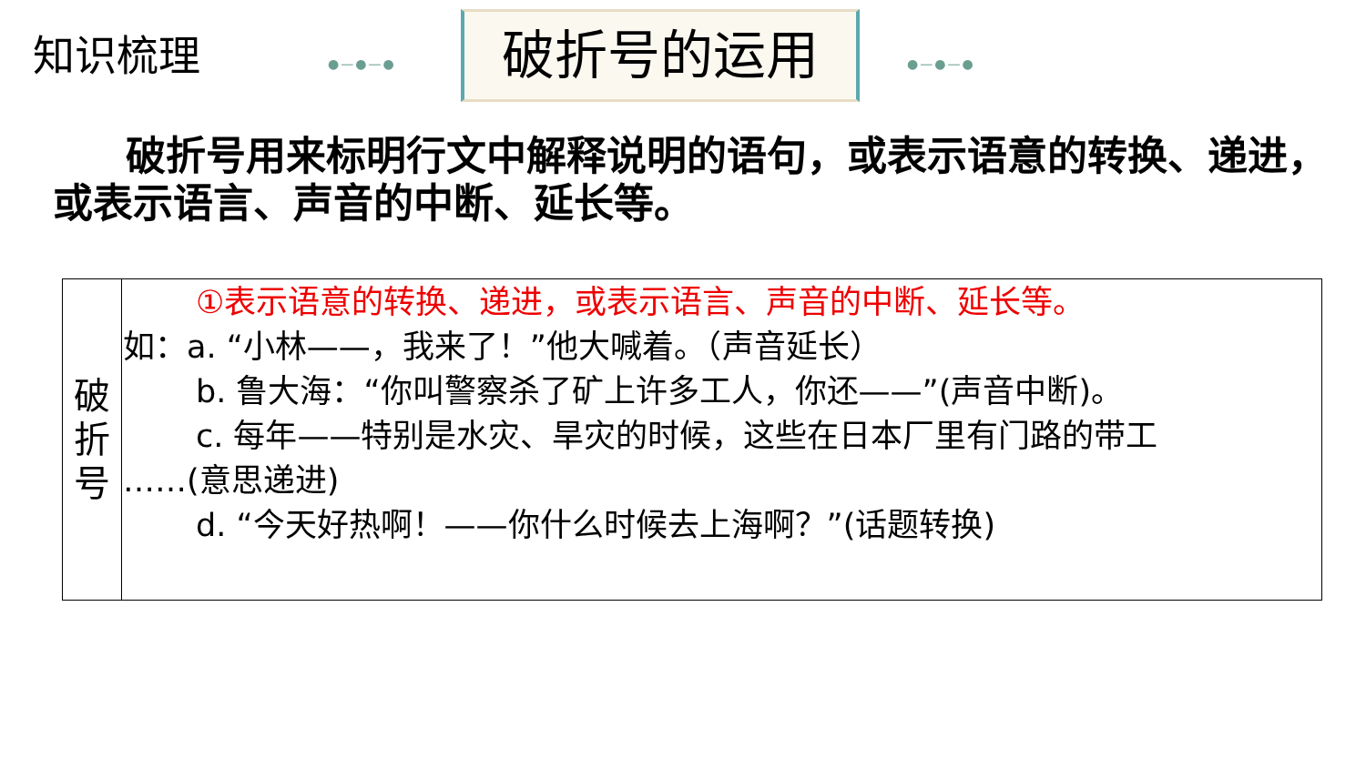知识梳理 ●—●—● 破折号的运用 ●—●—●
破折号用来标明行文中解释说明的语句，或表示语意的转换、递进，或表示语言、声音的中断、延长等。
| 破 折 号 | ①表示语意的转换、递进，或表示语言、声音的中断、延长等。 如：a. “小林——，我来了！”他大喊着。（声音延长） b. 鲁大海：“你叫警察杀了矿上许多工人，你还——”(声音中断)。 c. 每年——特别是水灾、旱灾的时候，这些在日本厂里有门路的带工 ……(意思递进) d. “今天好热啊！——你什么时候去上海啊？”(话题转换) |